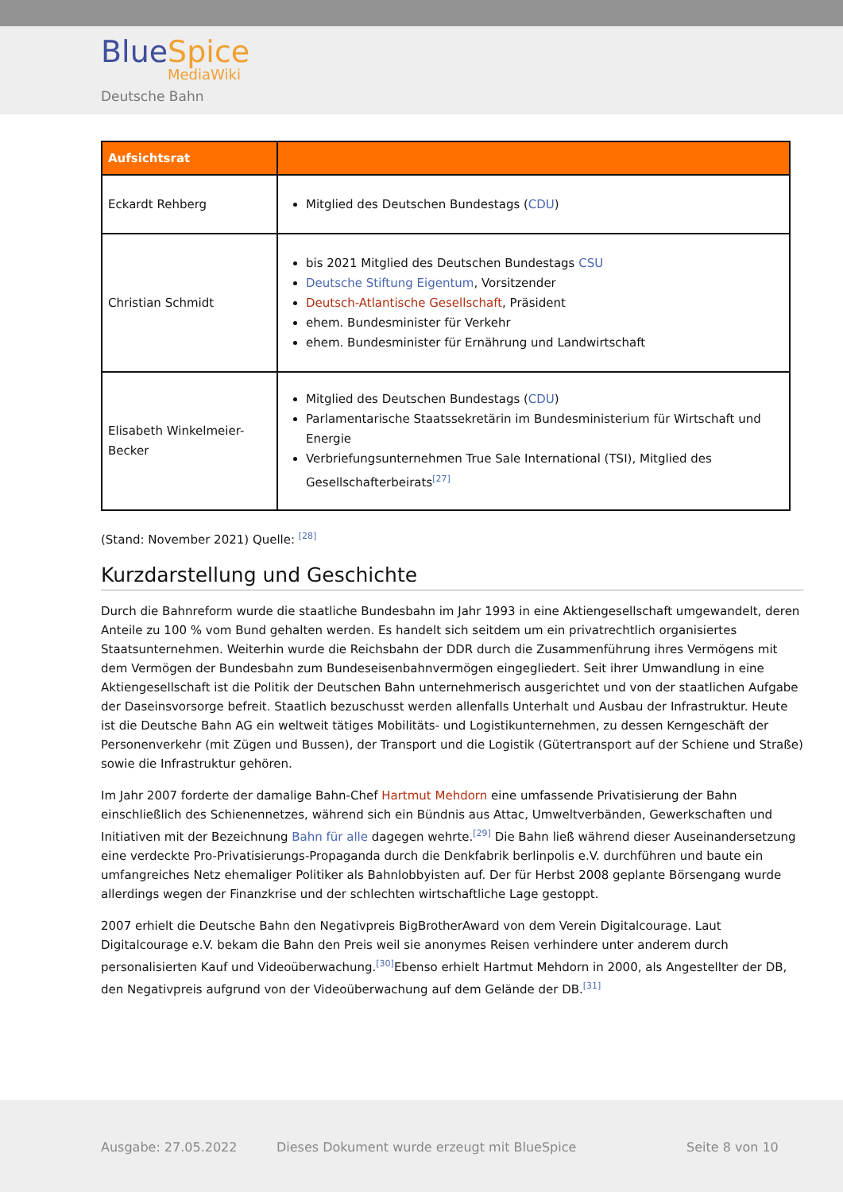BlueSpice
MediaWiki
Deutsche Bahn
| Aufsichtsrat | |
| --- | --- |
| Eckardt Rehberg | Mitglied des Deutschen Bundestags ( CDU ) |
| Christian Schmidt | bis 2021 Mitglied des Deutschen Bundestags CSU Deutsche Stiftung Eigentum , Vorsitzender Deutsch-Atlantische Gesellschaft , Präsident ehem. Bundesminister für Verkehr ehem. Bundesminister für Ernährung und Landwirtschaft |
| Elisabeth Winkelmeier-Becker | Mitglied des Deutschen Bundestags ( CDU ) Parlamentarische Staatssekretärin im Bundesministerium für Wirtschaft und Energie Verbriefungsunternehmen True Sale International (TSI), Mitglied des Gesellschafterbeirats<sup>[27]</sup> |
(Stand: November 2021) Quelle: <sup>[28]</sup>
Kurzdarstellung und Geschichte
Durch die Bahnreform wurde die staatliche Bundesbahn im Jahr 1993 in eine Aktiengesellschaft umgewandelt, deren Anteile zu 100 % vom Bund gehalten werden. Es handelt sich seitdem um ein privatrechtlich organisiertes Staatsunternehmen. Weiterhin wurde die Reichsbahn der DDR durch die Zusammenführung ihres Vermögens mit dem Vermögen der Bundesbahn zum Bundeseisenbahnvermögen eingegliedert. Seit ihrer Umwandlung in eine Aktiengesellschaft ist die Politik der Deutschen Bahn unternehmerisch ausgerichtet und von der staatlichen Aufgabe der Daseinsvorsorge befreit. Staatlich bezuschusst werden allenfalls Unterhalt und Ausbau der Infrastruktur. Heute ist die Deutsche Bahn AG ein weltweit tätiges Mobilitäts- und Logistikunternehmen, zu dessen Kerngeschäft der Personenverkehr (mit Zügen und Bussen), der Transport und die Logistik (Gütertransport auf der Schiene und Straße) sowie die Infrastruktur gehören.
Im Jahr 2007 forderte der damalige Bahn-Chef Hartmut Mehdorn eine umfassende Privatisierung der Bahn einschließlich des Schienennetzes, während sich ein Bündnis aus Attac, Umweltverbänden, Gewerkschaften und Initiativen mit der Bezeichnung Bahn für alle dagegen wehrte.<sup>[29]</sup> Die Bahn ließ während dieser Auseinandersetzung eine verdeckte Pro-Privatisierungs-Propaganda durch die Denkfabrik berlinpolis e.V. durchführen und baute ein umfangreiches Netz ehemaliger Politiker als Bahnlobbyisten auf. Der für Herbst 2008 geplante Börsengang wurde allerdings wegen der Finanzkrise und der schlechten wirtschaftliche Lage gestoppt.
2007 erhielt die Deutsche Bahn den Negativpreis BigBrotherAward von dem Verein Digitalcourage. Laut Digitalcourage e.V. bekam die Bahn den Preis weil sie anonymes Reisen verhindere unter anderem durch personalisierten Kauf und Videoüberwachung.<sup>[30]</sup>Ebenso erhielt Hartmut Mehdorn in 2000, als Angestellter der DB, den Negativpreis aufgrund von der Videoüberwachung auf dem Gelände der DB.<sup>[31]</sup>
Ausgabe: 27.05.2022
Dieses Dokument wurde erzeugt mit BlueSpice
Seite 8 von 10